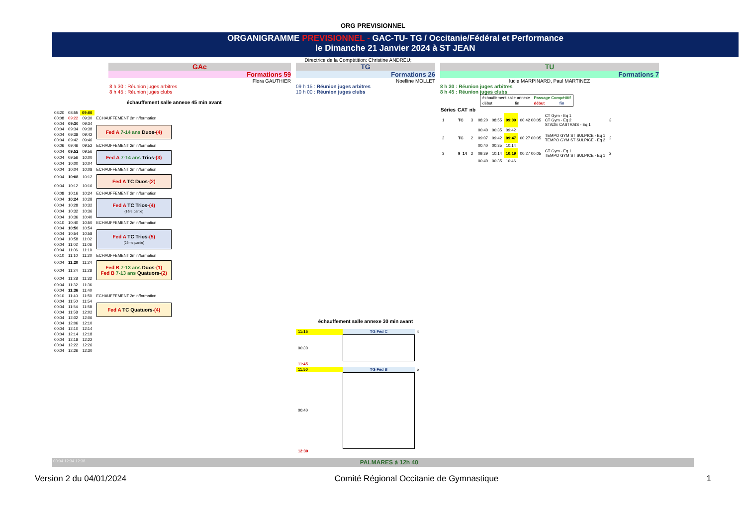ORG PREVISIONNEL
ORGANIGRAMME PREVISIONNEL - GAC-TU- TG / Occitanie/Fédéral et Performance
le Dimanche 21 Janvier 2024 à ST JEAN
Directrice de la Compétition: Christine ANDREU;
GAc
Formations 59
Flora GAUTHIER
8 h 30 : Réunion juges arbitres
8 h 45 : Réunion juges clubs
échauffement salle annexe 45 min avant
| 08:20 | 08:55 | 09:00 |
| 00:08 | 09:22 | 09:30 | ECHAUFFEMENT 2min/formation |
| 00:04 | 09:30 | 09:34 | Fed A 7-14 ans Duos- (4) |
| 00:04 | 09:34 | 09:38 | |
| 00:04 | 09:38 | 09:42 | |
| 00:04 | 09:42 | 09:46 | |
| 00:06 | 09:46 | 09:52 | ECHAUFFEMENT 2min/formation |
| 00:04 | 09:52 | 09:56 | Fed A 7-14 ans Trios- (3) |
| 00:04 | 09:56 | 10:00 | |
| 00:04 | 10:00 | 10:04 | |
| 00:04 | 10:04 | 10:08 | ECHAUFFEMENT 2min/formation |
| 00:04 | 10:08 | 10:12 | Fed A TC Duos- (2) |
| 00:04 | 10:12 | 10:16 | |
| 00:08 | 10:16 | 10:24 | ECHAUFFEMENT 2min/formation |
| 00:04 | 10:24 | 10:28 | Fed A TC Trios- (4) (1ère partie) |
| 00:04 | 10:28 | 10:32 | |
| 00:04 | 10:32 | 10:36 | |
| 00:04 | 10:36 | 10:40 | |
| 00:10 | 10:40 | 10:50 | ECHAUFFEMENT 2min/formation |
| 00:04 | 10:50 | 10:54 | Fed A TC Trios- (5) (2ème partie) |
| 00:04 | 10:54 | 10:58 | |
| 00:04 | 10:58 | 11:02 | |
| 00:04 | 11:02 | 11:06 | |
| 00:04 | 11:06 | 11:10 | |
| 00:10 | 11:10 | 11:20 | ECHAUFFEMENT 2min/formation |
| 00:04 | 11:20 | 11:24 | Fed B 7-13 ans Duos- (1) Fed B 7-13 ans Quatuors- (2) |
| 00:04 | 11:24 | 11:28 | |
| 00:04 | 11:28 | 11:32 | |
| 00:04 | 11:32 | 11:36 | |
| 00:04 | 11:36 | 11:40 | |
| 00:10 | 11:40 | 11:50 | ECHAUFFEMENT 2min/formation |
| 00:04 | 11:50 | 11:54 | Fed A TC Quatuors- (4) |
| 00:04 | 11:54 | 11:58 | |
| 00:04 | 11:58 | 12:02 | |
| 00:04 | 12:02 | 12:06 | |
| 00:04 | 12:06 | 12:10 | |
| 00:04 | 12:10 | 12:14 | |
| 00:04 | 12:14 | 12:18 | |
| 00:04 | 12:18 | 12:22 | |
| 00:04 | 12:22 | 12:26 | |
| 00:04 | 12:26 | 12:30 | |
TG
Formations 26
Noelline MOLLET
09 h 15 : Réunion juges arbitres
10 h 00 : Réunion juges clubs
échauffement salle annexe 30 min avant
| 11:15 | TG Féd C | 4 |
| 00:30 | | |
| 11:45 | | |
| 11:50 | TG Féd B | 5 |
| 00:40 | | |
| 12:30 | | |
TU
Formations 7
lucie MARPINARD, Paul MARTINEZ
8 h 30 : Réunion juges arbitres
8 h 45 : Réunion juges clubs
| échauffement salle annexe | | Passage Compétitif | |
| début | fin | début | fin |
| Séries | CAT | nb | | | | | | |
| --- | --- | --- | --- | --- | --- | --- | --- | --- |
| 1 | TC | 3 | 08:20 | 08:55 | 09:00 | 00:42 00:05 | CT Gym - Eq 1 CT Gym - Eq 2 STADE CASTRAIS - Eq 1 | 3 |
| | | | 00:40 | 00:35 | 09:42 | | | |
| 2 | TC | 2 | 09:07 | 09:42 | 09:47 | 00:27 00:05 | TEMPO GYM ST SULPICE - Eq 1 TEMPO GYM ST SULPICE - Eq 2 | 2 |
| | | | 00:40 | 00:35 | 10:14 | | | |
| 3 | 9_14 | 2 | 09:39 | 10:14 | 10:19 | 00:27 00:05 | CT Gym - Eq 1 TEMPO GYM ST SULPICE - Eq 1 | 2 |
| | | | 00:40 | 00:35 | 10:46 | | | |
00:04 12:34 12:38 PALMARES à 12h 40
Version 2 du 04/01/2024 Comité Régional Occitanie de Gymnastique 1